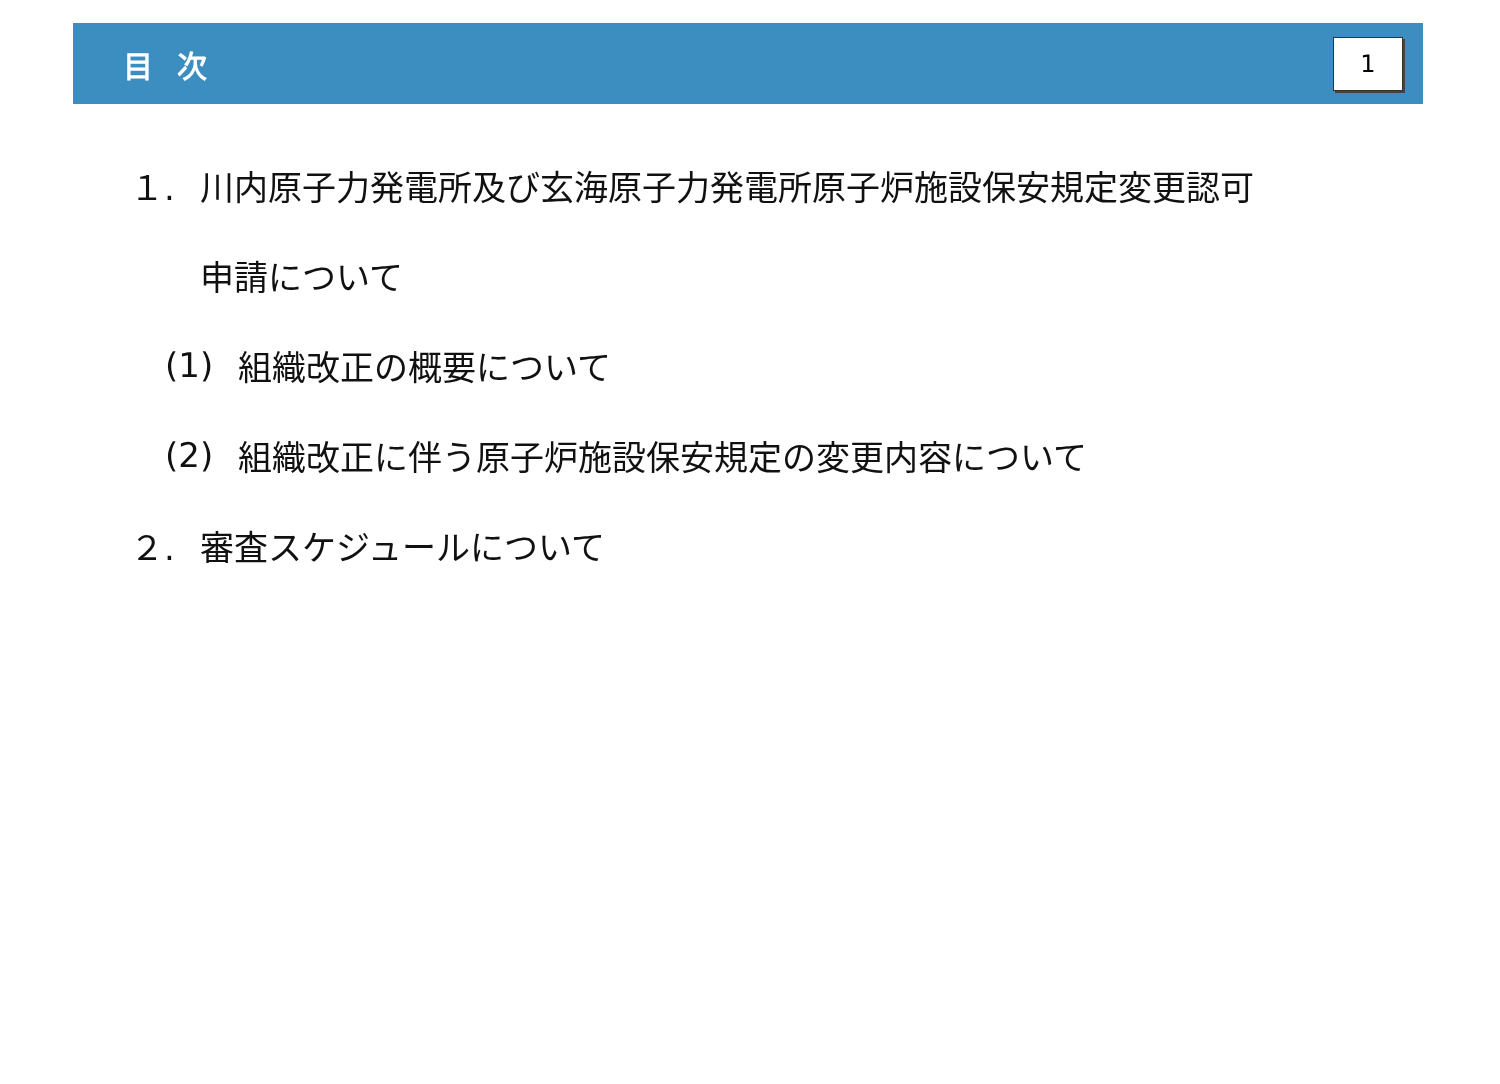目次
1
１. 川内原子力発電所及び玄海原子力発電所原子炉施設保安規定変更認可
申請について
(1) 組織改正の概要について
(2) 組織改正に伴う原子炉施設保安規定の変更内容について
２. 審査スケジュールについて